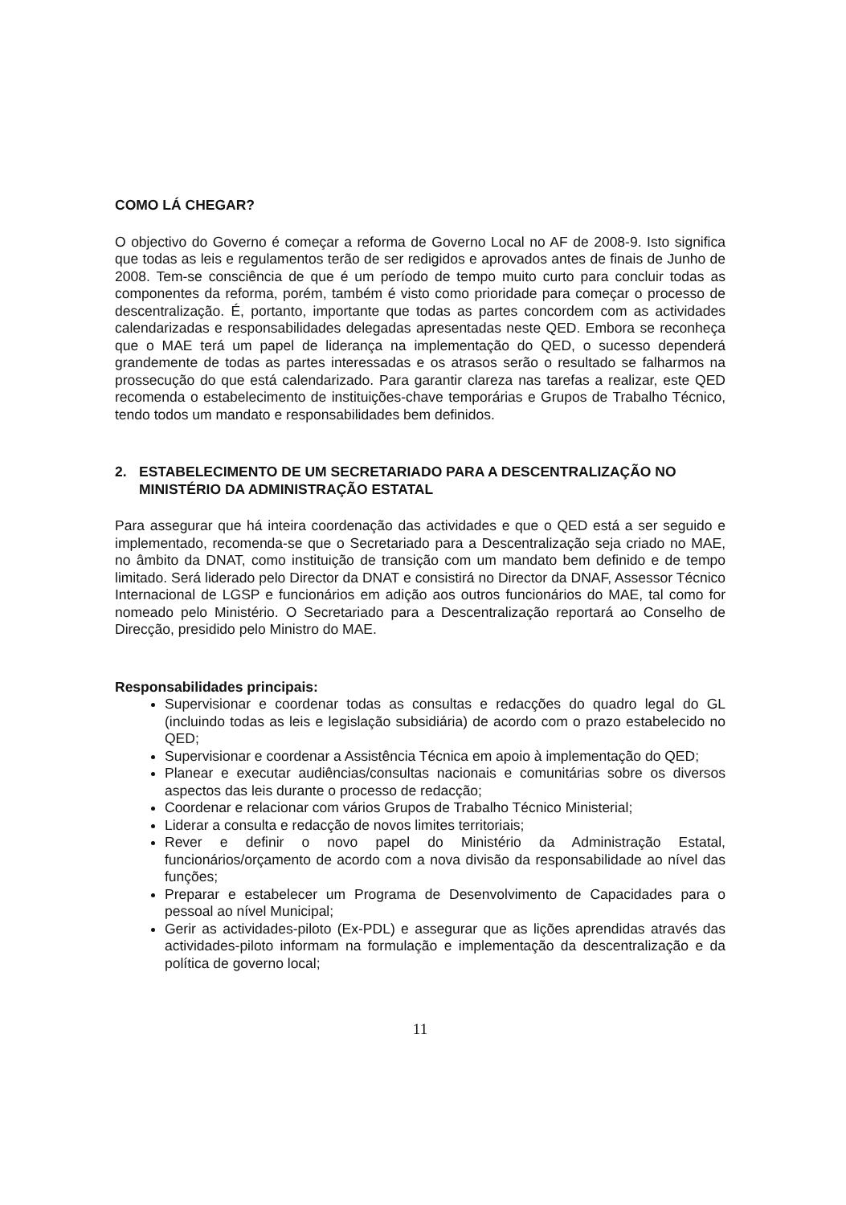COMO LÁ CHEGAR?
O objectivo do Governo é começar a reforma de Governo Local no AF de 2008-9. Isto significa que todas as leis e regulamentos terão de ser redigidos e aprovados antes de finais de Junho de 2008. Tem-se consciência de que é um período de tempo muito curto para concluir todas as componentes da reforma, porém, também é visto como prioridade para começar o processo de descentralização. É, portanto, importante que todas as partes concordem com as actividades calendarizadas e responsabilidades delegadas apresentadas neste QED. Embora se reconheça que o MAE terá um papel de liderança na implementação do QED, o sucesso dependerá grandemente de todas as partes interessadas e os atrasos serão o resultado se falharmos na prossecução do que está calendarizado. Para garantir clareza nas tarefas a realizar, este QED recomenda o estabelecimento de instituições-chave temporárias e Grupos de Trabalho Técnico, tendo todos um mandato e responsabilidades bem definidos.
2. ESTABELECIMENTO DE UM SECRETARIADO PARA A DESCENTRALIZAÇÃO NO MINISTÉRIO DA ADMINISTRAÇÃO ESTATAL
Para assegurar que há inteira coordenação das actividades e que o QED está a ser seguido e implementado, recomenda-se que o Secretariado para a Descentralização seja criado no MAE, no âmbito da DNAT, como instituição de transição com um mandato bem definido e de tempo limitado. Será liderado pelo Director da DNAT e consistirá no Director da DNAF, Assessor Técnico Internacional de LGSP e funcionários em adição aos outros funcionários do MAE, tal como for nomeado pelo Ministério. O Secretariado para a Descentralização reportará ao Conselho de Direcção, presidido pelo Ministro do MAE.
Responsabilidades principais:
Supervisionar e coordenar todas as consultas e redacções do quadro legal do GL (incluindo todas as leis e legislação subsidiária) de acordo com o prazo estabelecido no QED;
Supervisionar e coordenar a Assistência Técnica em apoio à implementação do QED;
Planear e executar audiências/consultas nacionais e comunitárias sobre os diversos aspectos das leis durante o processo de redacção;
Coordenar e relacionar com vários Grupos de Trabalho Técnico Ministerial;
Liderar a consulta e redacção de novos limites territoriais;
Rever e definir o novo papel do Ministério da Administração Estatal, funcionários/orçamento de acordo com a nova divisão da responsabilidade ao nível das funções;
Preparar e estabelecer um Programa de Desenvolvimento de Capacidades para o pessoal ao nível Municipal;
Gerir as actividades-piloto (Ex-PDL) e assegurar que as lições aprendidas através das actividades-piloto informam na formulação e implementação da descentralização e da política de governo local;
11